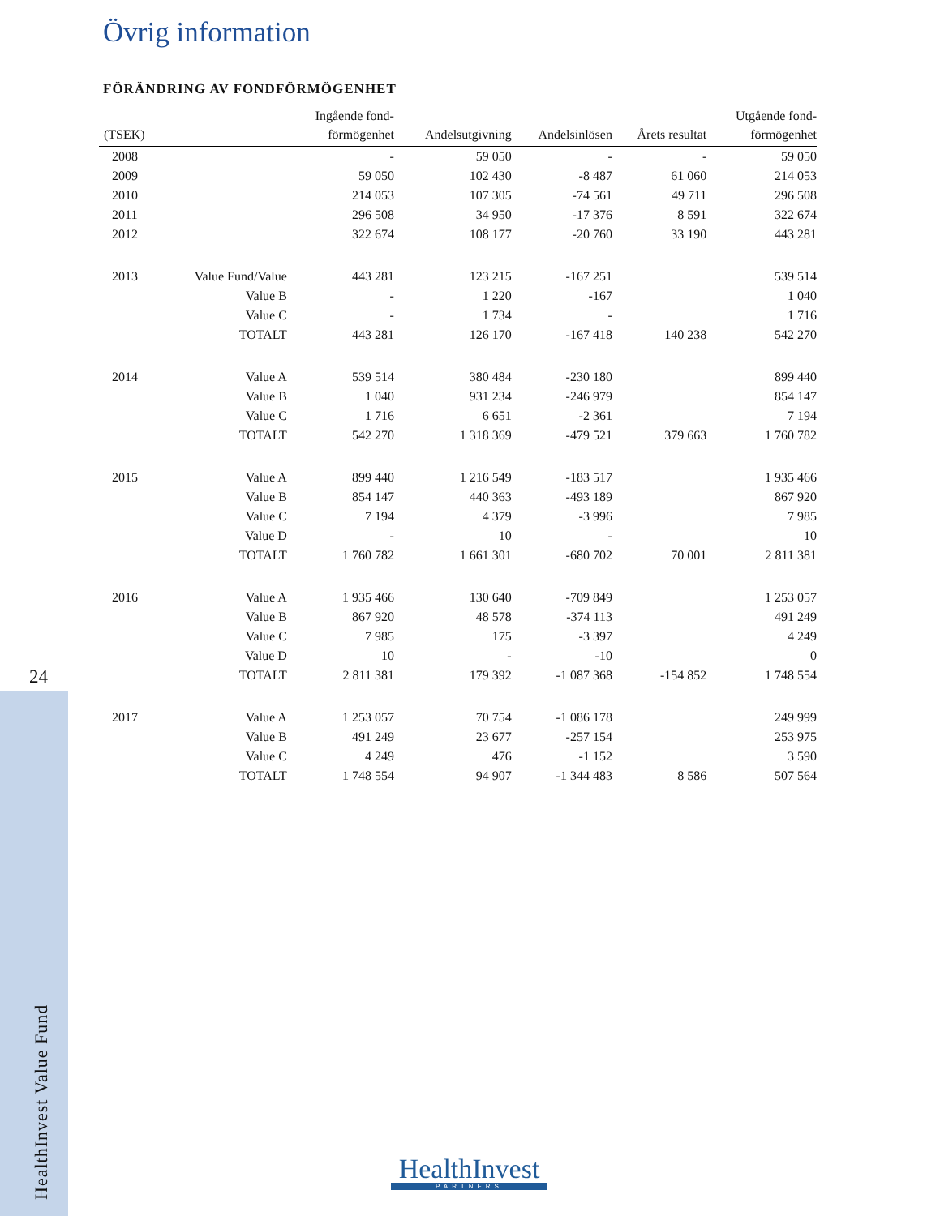24
HealthInvest Value Fund
Övrig information
FÖRÄNDRING AV FONDFÖRMÖGENHET
| (TSEK) | | Ingående fond- förmögenhet | Andelsutgivning | Andelsinlösen | Årets resultat | Utgående fond- förmögenhet |
| --- | --- | --- | --- | --- | --- | --- |
| 2008 | | - | 59 050 | - | - | 59 050 |
| 2009 | | 59 050 | 102 430 | -8 487 | 61 060 | 214 053 |
| 2010 | | 214 053 | 107 305 | -74 561 | 49 711 | 296 508 |
| 2011 | | 296 508 | 34 950 | -17 376 | 8 591 | 322 674 |
| 2012 | | 322 674 | 108 177 | -20 760 | 33 190 | 443 281 |
| 2013 | Value Fund/Value | 443 281 | 123 215 | -167 251 | | 539 514 |
| | Value B | - | 1 220 | -167 | | 1 040 |
| | Value C | - | 1 734 | - | | 1 716 |
| | TOTALT | 443 281 | 126 170 | -167 418 | 140 238 | 542 270 |
| 2014 | Value A | 539 514 | 380 484 | -230 180 | | 899 440 |
| | Value B | 1 040 | 931 234 | -246 979 | | 854 147 |
| | Value C | 1 716 | 6 651 | -2 361 | | 7 194 |
| | TOTALT | 542 270 | 1 318 369 | -479 521 | 379 663 | 1 760 782 |
| 2015 | Value A | 899 440 | 1 216 549 | -183 517 | | 1 935 466 |
| | Value B | 854 147 | 440 363 | -493 189 | | 867 920 |
| | Value C | 7 194 | 4 379 | -3 996 | | 7 985 |
| | Value D | - | 10 | - | | 10 |
| | TOTALT | 1 760 782 | 1 661 301 | -680 702 | 70 001 | 2 811 381 |
| 2016 | Value A | 1 935 466 | 130 640 | -709 849 | | 1 253 057 |
| | Value B | 867 920 | 48 578 | -374 113 | | 491 249 |
| | Value C | 7 985 | 175 | -3 397 | | 4 249 |
| | Value D | 10 | - | -10 | | 0 |
| | TOTALT | 2 811 381 | 179 392 | -1 087 368 | -154 852 | 1 748 554 |
| 2017 | Value A | 1 253 057 | 70 754 | -1 086 178 | | 249 999 |
| | Value B | 491 249 | 23 677 | -257 154 | | 253 975 |
| | Value C | 4 249 | 476 | -1 152 | | 3 590 |
| | TOTALT | 1 748 554 | 94 907 | -1 344 483 | 8 586 | 507 564 |
HealthInvest
PARTNERS